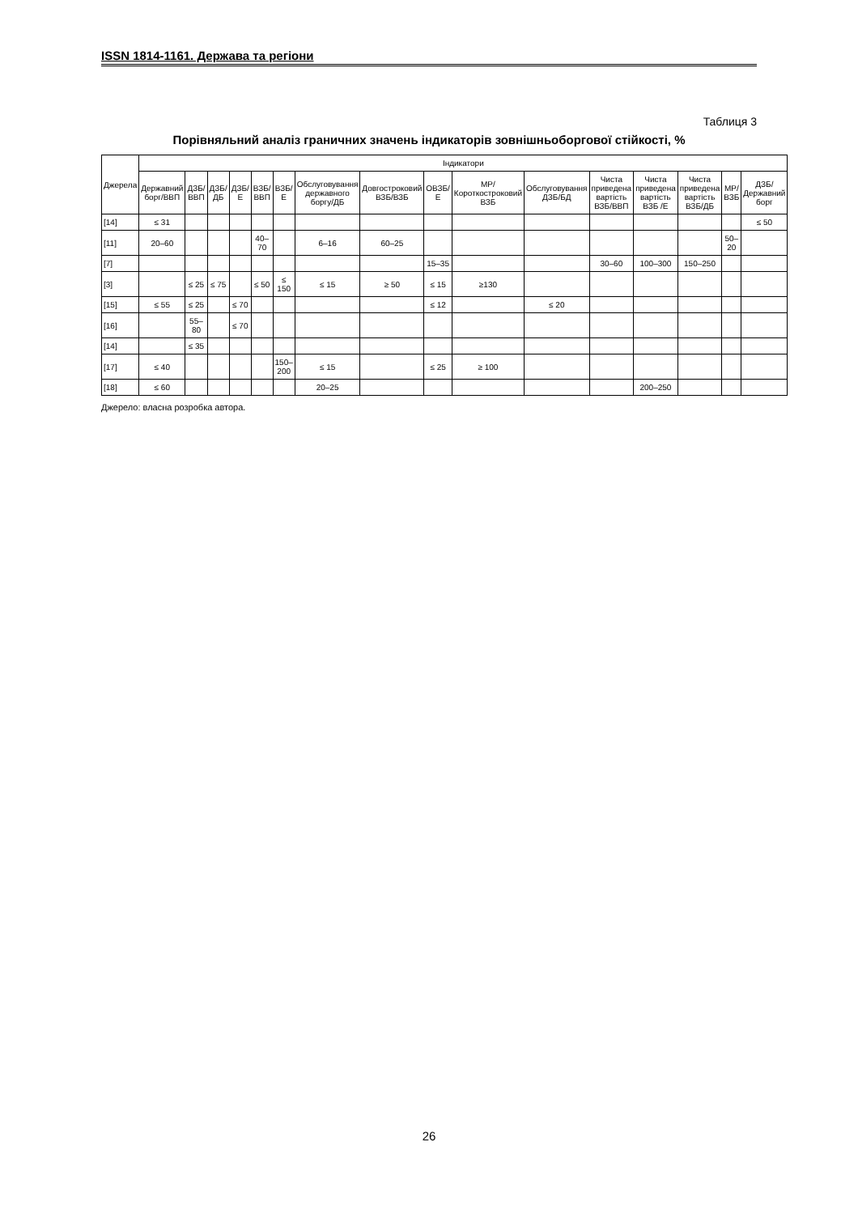ISSN 1814-1161. Держава та регіони
Таблиця 3
Порівняльний аналіз граничних значень індикаторів зовнішньоборгової стійкості, %
| Джерела | Індикатори | | | | | | | | | | | | | | | |
| --- | --- | --- | --- | --- | --- | --- | --- | --- | --- | --- | --- | --- | --- | --- | --- | --- |
| | Державний борг/ВВП | ДЗБ/ВВП | ДЗБ/ДБ | ДЗБ/Е | ВЗБ/ВВП | ВЗБ/Е | Обслуговування державного боргу/ДБ | Довгостроковий ВЗБ/ВЗБ | ОВЗБ/Е | МР/Короткостроковий ВЗБ | Обслуговування ДЗБ/БД | Чиста приведена вартість ВЗБ/ВВП | Чиста приведена вартість ВЗБ /Е | Чиста приведена вартість ВЗБ/ДБ | МР/ВЗБ | ДЗБ/Державний борг |
| [14] | ≤ 31 | | | | | | | | | | | | | | | ≤ 50 |
| [11] | 20–60 | | | | 40–70 | | 6–16 | 60–25 | | | | | | | 50–20 | |
| [7] | | | | | | | | | 15–35 | | | 30–60 | 100–300 | 150–250 | | |
| [3] | | ≤ 25 | ≤ 75 | | ≤ 50 | ≤ 150 | ≤ 15 | ≥ 50 | ≤ 15 | ≥130 | | | | | | |
| [15] | ≤ 55 | ≤ 25 | | ≤ 70 | | | | | ≤ 12 | | ≤ 20 | | | | | |
| [16] | | 55–80 | | ≤ 70 | | | | | | | | | | | | |
| [14] | | ≤ 35 | | | | | | | | | | | | | | |
| [17] | ≤ 40 | | | | | 150–200 | ≤ 15 | | ≤ 25 | ≥ 100 | | | | | | |
| [18] | ≤ 60 | | | | | | 20–25 | | | | | | 200–250 | | | |
Джерело: власна розробка автора.
26